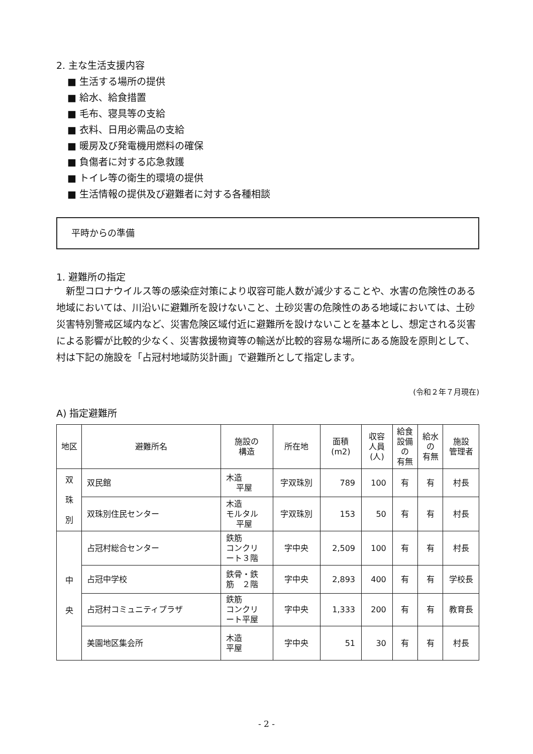2. 主な生活支援内容
■ 生活する場所の提供
■ 給水、給食措置
■ 毛布、寝具等の支給
■ 衣料、日用必需品の支給
■ 暖房及び発電機用燃料の確保
■ 負傷者に対する応急救護
■ トイレ等の衛生的環境の提供
■ 生活情報の提供及び避難者に対する各種相談
平時からの準備
1. 避難所の指定
新型コロナウイルス等の感染症対策により収容可能人数が減少することや、水害の危険性のある地域においては、川沿いに避難所を設けないこと、土砂災害の危険性のある地域においては、土砂災害特別警戒区域内など、災害危険区域付近に避難所を設けないことを基本とし、想定される災害による影響が比較的少なく、災害救援物資等の輸送が比較的容易な場所にある施設を原則として、村は下記の施設を「占冠村地域防災計画」で避難所として指定します。
(令和２年７月現在)
A) 指定避難所
| 地区 | 避難所名 | 施設の 構造 | 所在地 | 面積 (m2) | 収容 人員 (人) | 給食 設備 の 有無 | 給水 の 有無 | 施設 管理者 |
| --- | --- | --- | --- | --- | --- | --- | --- | --- |
| 双 珠 別 | 双民館 | 木造 平屋 | 字双珠別 | 789 | 100 | 有 | 有 | 村長 |
| | 双珠別住民センター | 木造 モルタル 平屋 | 字双珠別 | 153 | 50 | 有 | 有 | 村長 |
| 中 央 | 占冠村総合センター | 鉄筋 コンクリ ート３階 | 字中央 | 2,509 | 100 | 有 | 有 | 村長 |
| | 占冠中学校 | 鉄骨・鉄 筋 ２階 | 字中央 | 2,893 | 400 | 有 | 有 | 学校長 |
| | 占冠村コミュニティプラザ | 鉄筋 コンクリ ート平屋 | 字中央 | 1,333 | 200 | 有 | 有 | 教育長 |
| | 美園地区集会所 | 木造 平屋 | 字中央 | 51 | 30 | 有 | 有 | 村長 |
- 2 -